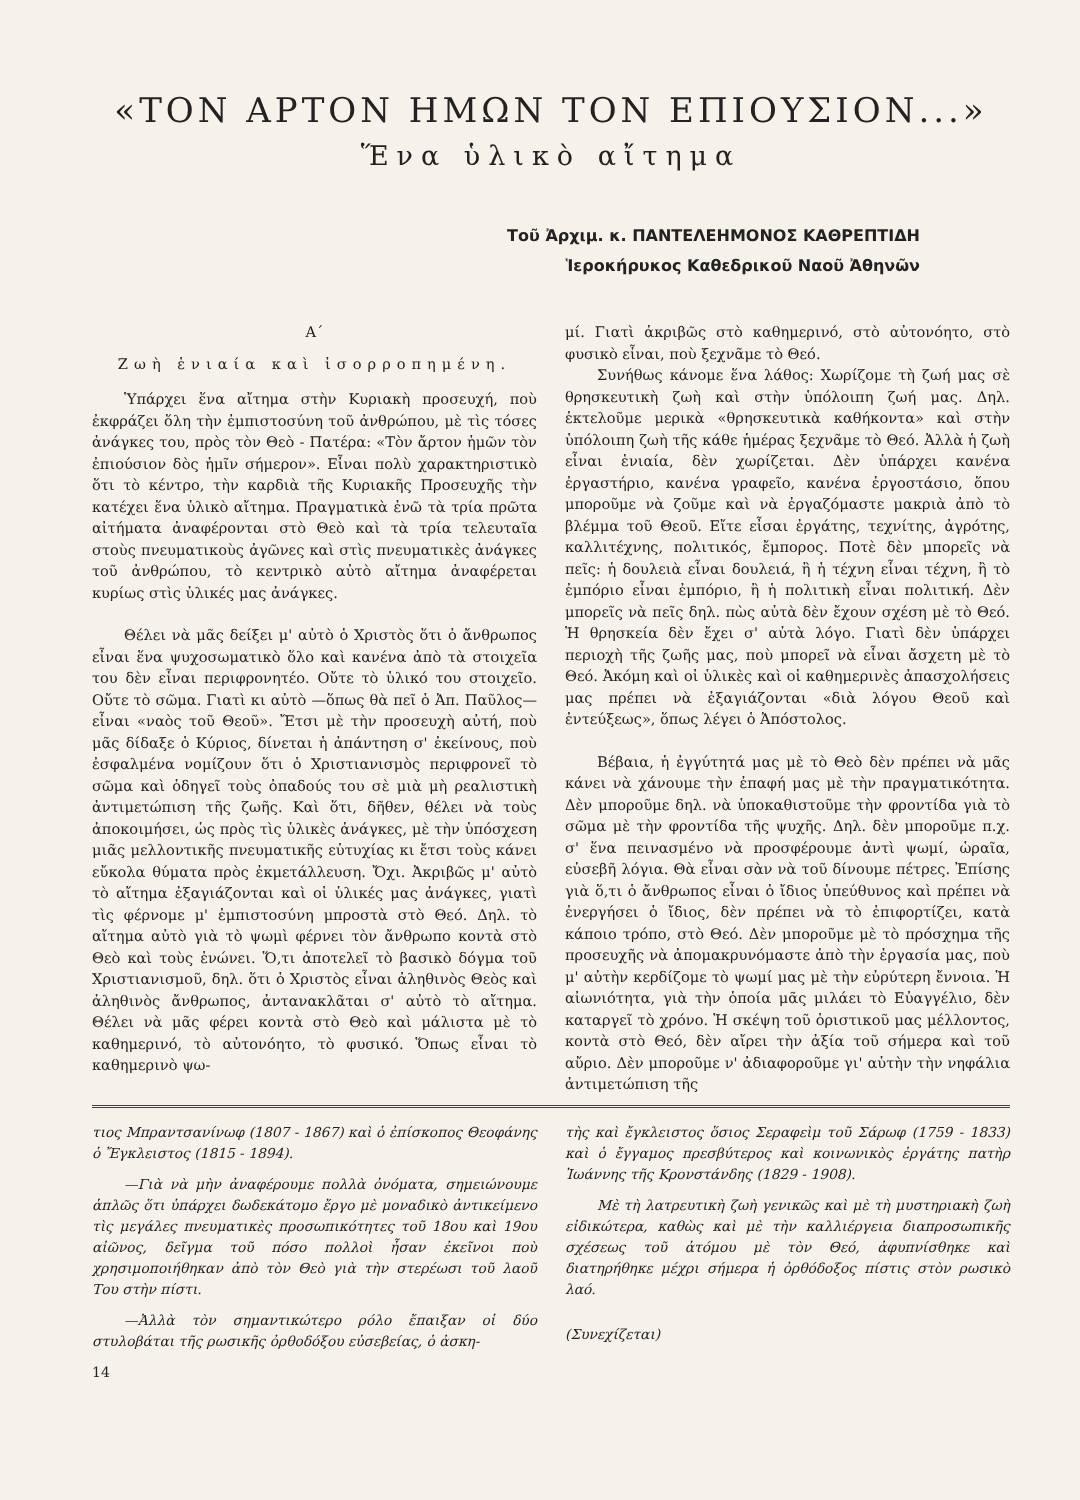«ΤΟΝ ΑΡΤΟΝ ΗΜΩΝ ΤΟΝ ΕΠΙΟΥΣΙΟΝ...»
Ἕνα ὑλικὸ αἴτημα
Τοῦ Ἀρχιμ. κ. ΠΑΝΤΕΛΕΗΜΟΝΟΣ ΚΑΘΡΕΠΤΙΔΗ
Ἱεροκήρυκος Καθεδρικοῦ Ναοῦ Ἀθηνῶν
Α΄
Ζωὴ ἑνιαία καὶ ἰσορροπημένη.
Ὑπάρχει ἕνα αἴτημα στὴν Κυριακὴ προσευχή, ποὺ ἐκφράζει ὅλη τὴν ἐμπιστοσύνη τοῦ ἀνθρώπου, μὲ τὶς τόσες ἀνάγκες του, πρὸς τὸν Θεὸ - Πατέρα: «Τὸν ἄρτον ἡμῶν τὸν ἐπιούσιον δὸς ἡμῖν σήμερον». Εἶναι πολὺ χαρακτηριστικὸ ὅτι τὸ κέντρο, τὴν καρδιὰ τῆς Κυριακῆς Προσευχῆς τὴν κατέχει ἕνα ὑλικὸ αἴτημα. Πραγματικὰ ἐνῶ τὰ τρία πρῶτα αἰτήματα ἀναφέρονται στὸ Θεὸ καὶ τὰ τρία τελευταῖα στοὺς πνευματικοὺς ἀγῶνες καὶ στὶς πνευματικὲς ἀνάγκες τοῦ ἀνθρώπου, τὸ κεντρικὸ αὐτὸ αἴτημα ἀναφέρεται κυρίως στὶς ὑλικές μας ἀνάγκες.
Θέλει νὰ μᾶς δείξει μ' αὐτὸ ὁ Χριστὸς ὅτι ὁ ἄνθρωπος εἶναι ἕνα ψυχοσωματικὸ ὅλο καὶ κανένα ἀπὸ τὰ στοιχεῖα του δὲν εἶναι περιφρονητέο. Οὔτε τὸ ὑλικό του στοιχεῖο. Οὔτε τὸ σῶμα. Γιατὶ κι αὐτὸ —ὅπως θὰ πεῖ ὁ Ἀπ. Παῦλος— εἶναι «ναὸς τοῦ Θεοῦ». Ἔτσι μὲ τὴν προσευχὴ αὐτή, ποὺ μᾶς δίδαξε ὁ Κύριος, δίνεται ἡ ἀπάντηση σ' ἐκείνους, ποὺ ἐσφαλμένα νομίζουν ὅτι ὁ Χριστιανισμὸς περιφρονεῖ τὸ σῶμα καὶ ὁδηγεῖ τοὺς ὀπαδούς του σὲ μιὰ μὴ ρεαλιστικὴ ἀντιμετώπιση τῆς ζωῆς. Καὶ ὅτι, δῆθεν, θέλει νὰ τοὺς ἀποκοιμήσει, ὡς πρὸς τὶς ὑλικὲς ἀνάγκες, μὲ τὴν ὑπόσχεση μιᾶς μελλοντικῆς πνευματικῆς εὐτυχίας κι ἔτσι τοὺς κάνει εὔκολα θύματα πρὸς ἐκμετάλλευση. Ὄχι. Ἀκριβῶς μ' αὐτὸ τὸ αἴτημα ἐξαγιάζονται καὶ οἱ ὑλικές μας ἀνάγκες, γιατὶ τὶς φέρνομε μ' ἐμπιστοσύνη μπροστὰ στὸ Θεό. Δηλ. τὸ αἴτημα αὐτὸ γιὰ τὸ ψωμὶ φέρνει τὸν ἄνθρωπο κοντὰ στὸ Θεὸ καὶ τοὺς ἑνώνει. Ὅ,τι ἀποτελεῖ τὸ βασικὸ δόγμα τοῦ Χριστιανισμοῦ, δηλ. ὅτι ὁ Χριστὸς εἶναι ἀληθινὸς Θεὸς καὶ ἀληθινὸς ἄνθρωπος, ἀντανακλᾶται σ' αὐτὸ τὸ αἴτημα. Θέλει νὰ μᾶς φέρει κοντὰ στὸ Θεὸ καὶ μάλιστα μὲ τὸ καθημερινό, τὸ αὐτονόητο, τὸ φυσικό. Ὅπως εἶναι τὸ καθημερινὸ ψω-
μί. Γιατὶ ἀκριβῶς στὸ καθημερινό, στὸ αὐτονόητο, στὸ φυσικὸ εἶναι, ποὺ ξεχνᾶμε τὸ Θεό.
Συνήθως κάνομε ἕνα λάθος: Χωρίζομε τὴ ζωή μας σὲ θρησκευτικὴ ζωὴ καὶ στὴν ὑπόλοιπη ζωή μας. Δηλ. ἐκτελοῦμε μερικὰ «θρησκευτικὰ καθήκοντα» καὶ στὴν ὑπόλοιπη ζωὴ τῆς κάθε ἡμέρας ξεχνᾶμε τὸ Θεό. Ἀλλὰ ἡ ζωὴ εἶναι ἑνιαία, δὲν χωρίζεται. Δὲν ὑπάρχει κανένα ἐργαστήριο, κανένα γραφεῖο, κανένα ἐργοστάσιο, ὅπου μποροῦμε νὰ ζοῦμε καὶ νὰ ἐργαζόμαστε μακριὰ ἀπὸ τὸ βλέμμα τοῦ Θεοῦ. Εἴτε εἶσαι ἐργάτης, τεχνίτης, ἀγρότης, καλλιτέχνης, πολιτικός, ἔμπορος. Ποτὲ δὲν μπορεῖς νὰ πεῖς: ἡ δουλειὰ εἶναι δουλειά, ἢ ἡ τέχνη εἶναι τέχνη, ἢ τὸ ἐμπόριο εἶναι ἐμπόριο, ἢ ἡ πολιτικὴ εἶναι πολιτική. Δὲν μπορεῖς νὰ πεῖς δηλ. πὼς αὐτὰ δὲν ἔχουν σχέση μὲ τὸ Θεό. Ἡ θρησκεία δὲν ἔχει σ' αὐτὰ λόγο. Γιατὶ δὲν ὑπάρχει περιοχὴ τῆς ζωῆς μας, ποὺ μπορεῖ νὰ εἶναι ἄσχετη μὲ τὸ Θεό. Ἀκόμη καὶ οἱ ὑλικὲς καὶ οἱ καθημερινὲς ἀπασχολήσεις μας πρέπει νὰ ἐξαγιάζονται «διὰ λόγου Θεοῦ καὶ ἐντεύξεως», ὅπως λέγει ὁ Ἀπόστολος.
Βέβαια, ἡ ἐγγύτητά μας μὲ τὸ Θεὸ δὲν πρέπει νὰ μᾶς κάνει νὰ χάνουμε τὴν ἐπαφή μας μὲ τὴν πραγματικότητα. Δὲν μποροῦμε δηλ. νὰ ὑποκαθιστοῦμε τὴν φροντίδα γιὰ τὸ σῶμα μὲ τὴν φροντίδα τῆς ψυχῆς. Δηλ. δὲν μποροῦμε π.χ. σ' ἕνα πεινασμένο νὰ προσφέρουμε ἀντὶ ψωμί, ὡραῖα, εὐσεβῆ λόγια. Θὰ εἶναι σὰν νὰ τοῦ δίνουμε πέτρες. Ἐπίσης γιὰ ὅ,τι ὁ ἄνθρωπος εἶναι ὁ ἴδιος ὑπεύθυνος καὶ πρέπει νὰ ἐνεργήσει ὁ ἴδιος, δὲν πρέπει νὰ τὸ ἐπιφορτίζει, κατὰ κάποιο τρόπο, στὸ Θεό. Δὲν μποροῦμε μὲ τὸ πρόσχημα τῆς προσευχῆς νὰ ἀπομακρυνόμαστε ἀπὸ τὴν ἐργασία μας, ποὺ μ' αὐτὴν κερδίζομε τὸ ψωμί μας μὲ τὴν εὐρύτερη ἔννοια. Ἡ αἰωνιότητα, γιὰ τὴν ὁποία μᾶς μιλάει τὸ Εὐαγγέλιο, δὲν καταργεῖ τὸ χρόνο. Ἡ σκέψη τοῦ ὁριστικοῦ μας μέλλοντος, κοντὰ στὸ Θεό, δὲν αἴρει τὴν ἀξία τοῦ σήμερα καὶ τοῦ αὔριο. Δὲν μποροῦμε ν' ἀδιαφοροῦμε γι' αὐτὴν τὴν νηφάλια ἀντιμετώπιση τῆς
τιος Μπραντσανίνωφ (1807 - 1867) καὶ ὁ ἐπίσκοπος Θεοφάνης ὁ Ἔγκλειστος (1815 - 1894).
—Γιὰ νὰ μὴν ἀναφέρουμε πολλὰ ὀνόματα, σημειώνουμε ἁπλῶς ὅτι ὑπάρχει δωδεκάτομο ἔργο μὲ μοναδικὸ ἀντικείμενο τὶς μεγάλες πνευματικὲς προσωπικότητες τοῦ 18ου καὶ 19ου αἰῶνος, δεῖγμα τοῦ πόσο πολλοὶ ἦσαν ἐκεῖνοι ποὺ χρησιμοποιήθηκαν ἀπὸ τὸν Θεὸ γιὰ τὴν στερέωσι τοῦ λαοῦ Του στὴν πίστι.
—Ἀλλὰ τὸν σημαντικώτερο ρόλο ἔπαιξαν οἱ δύο στυλοβάται τῆς ρωσικῆς ὀρθοδόξου εὐσεβείας, ὁ ἀσκη-
14
τὴς καὶ ἔγκλειστος ὅσιος Σεραφεὶμ τοῦ Σάρωφ (1759 - 1833) καὶ ὁ ἔγγαμος πρεσβύτερος καὶ κοινωνικὸς ἐργάτης πατὴρ Ἰωάννης τῆς Κρονστάνδης (1829 - 1908).
Μὲ τὴ λατρευτικὴ ζωὴ γενικῶς καὶ μὲ τὴ μυστηριακὴ ζωὴ εἰδικώτερα, καθὼς καὶ μὲ τὴν καλλιέργεια διαπροσωπικῆς σχέσεως τοῦ ἀτόμου μὲ τὸν Θεό, ἀφυπνίσθηκε καὶ διατηρήθηκε μέχρι σήμερα ἡ ὀρθόδοξος πίστις στὸν ρωσικὸ λαό.
(Συνεχίζεται)